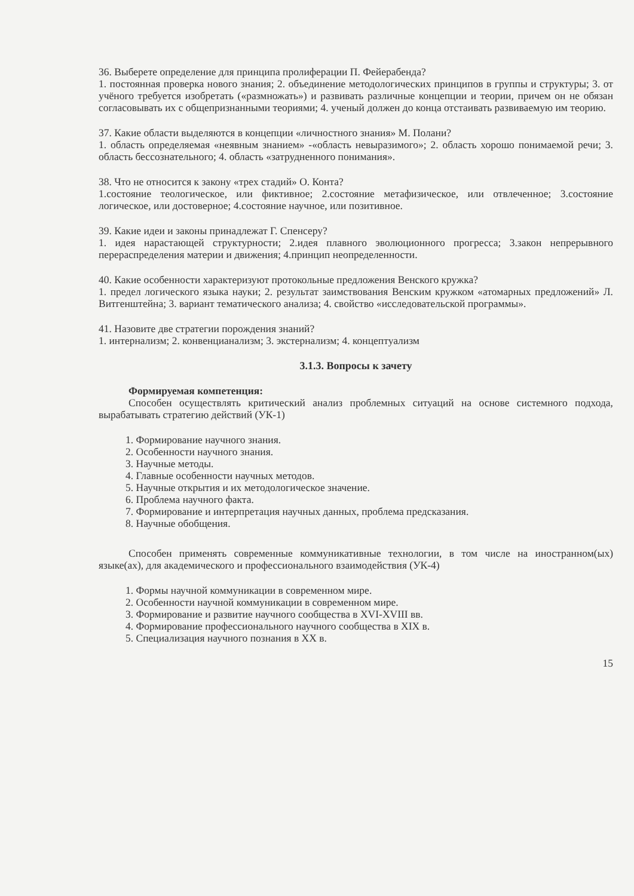36. Выберете определение для принципа пролиферации П. Фейерабенда?
1. постоянная проверка нового знания; 2. объединение методологических принципов в группы и структуры; 3. от учёного требуется изобретать («размножать») и развивать различные концепции и теории, причем он не обязан согласовывать их с общепризнанными теориями; 4. ученый должен до конца отстаивать развиваемую им теорию.
37. Какие области выделяются в концепции «личностного знания» М. Полани?
1. область определяемая «неявным знанием» -«область невыразимого»; 2. область хорошо понимаемой речи; 3. область бессознательного; 4. область «затрудненного понимания».
38. Что не относится к закону «трех стадий» О. Конта?
1.состояние теологическое, или фиктивное; 2.состояние метафизическое, или отвлеченное; 3.состояние логическое, или достоверное; 4.состояние научное, или позитивное.
39. Какие идеи и законы принадлежат Г. Спенсеру?
1. идея нарастающей структурности; 2.идея плавного эволюционного прогресса; 3.закон непрерывного перераспределения материи и движения; 4.принцип неопределенности.
40. Какие особенности характеризуют протокольные предложения Венского кружка?
1. предел логического языка науки; 2. результат заимствования Венским кружком «атомарных предложений» Л. Витгенштейна; 3. вариант тематического анализа; 4. свойство «исследовательской программы».
41. Назовите две стратегии порождения знаний?
1. интернализм; 2. конвенцианализм; 3. экстернализм; 4. концептуализм
3.1.3. Вопросы к зачету
Формируемая компетенция:
Способен осуществлять критический анализ проблемных ситуаций на основе системного подхода, вырабатывать стратегию действий (УК-1)
1. Формирование научного знания.
2. Особенности научного знания.
3. Научные методы.
4. Главные особенности научных методов.
5. Научные открытия и их методологическое значение.
6. Проблема научного факта.
7. Формирование и интерпретация научных данных, проблема предсказания.
8. Научные обобщения.
Способен применять современные коммуникативные технологии, в том числе на иностранном(ых) языке(ах), для академического и профессионального взаимодействия (УК-4)
1. Формы научной коммуникации в современном мире.
2. Особенности научной коммуникации в современном мире.
3. Формирование и развитие научного сообщества в XVI-XVIII вв.
4. Формирование профессионального научного сообщества в XIX в.
5. Специализация научного познания в XX в.
15